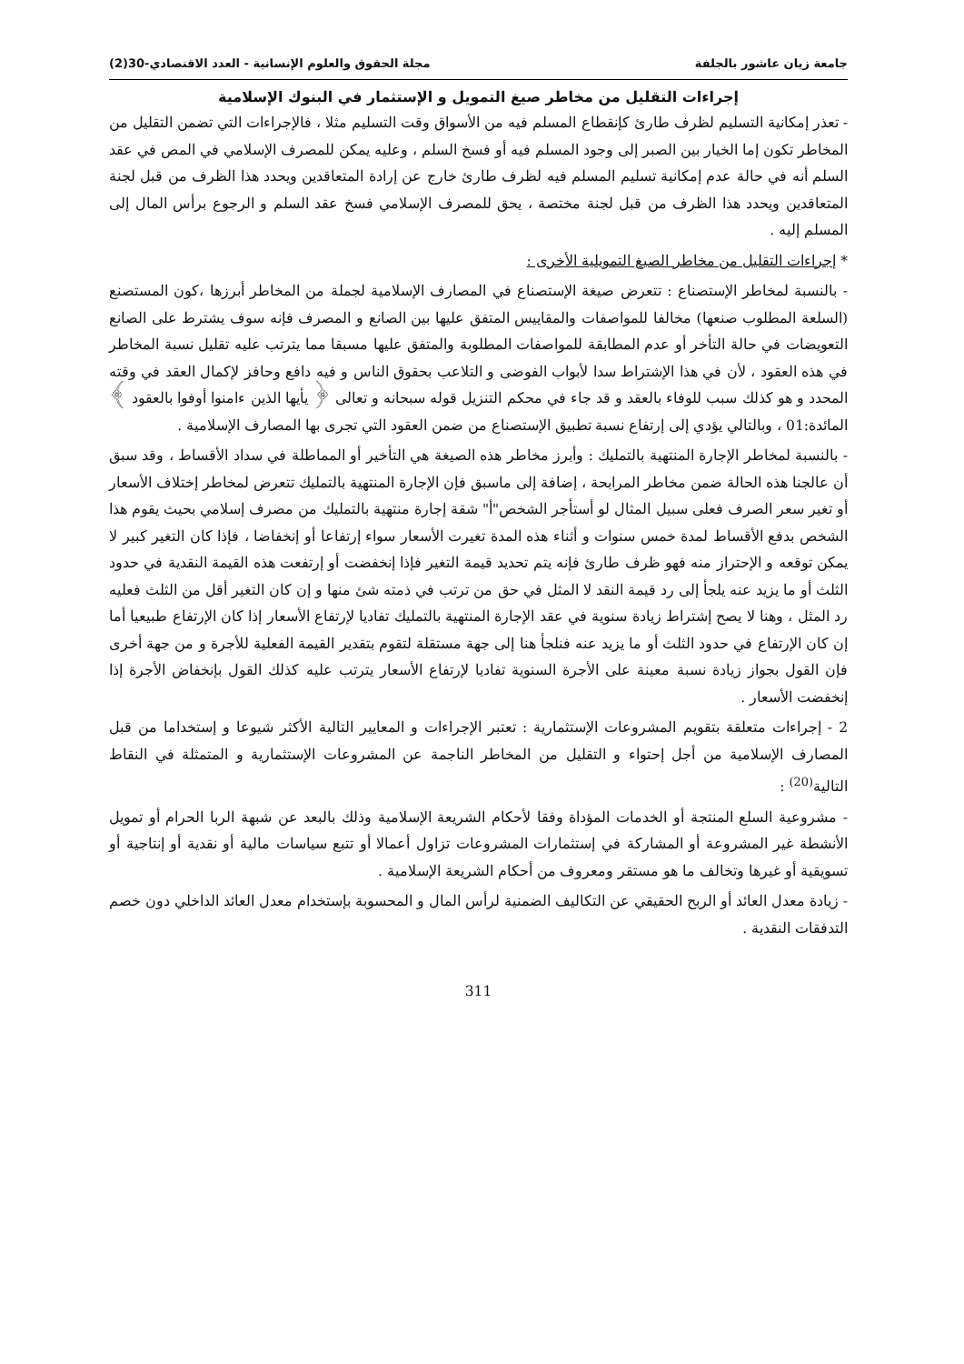جامعة زيان عاشور بالجلفة مجلة الحقوق والعلوم الإنسانية - العدد الاقتصادي-30(2)
إجراءات التقليل من مخاطر صيغ التمويل و الإستثمار في البنوك الإسلامية
- تعذر إمكانية التسليم لظرف طارئ كإنقطاع المسلم فيه من الأسواق وقت التسليم مثلا ، فالإجراءات التي تضمن التقليل من المخاطر تكون إما الخيار بين الصبر إلى وجود المسلم فيه أو فسخ السلم ، وعليه يمكن للمصرف الإسلامي في المص في عقد السلم أنه في حالة عدم إمكانية تسليم المسلم فيه لظرف طارئ خارج عن إرادة المتعاقدين ويحدد هذا الظرف من قبل لجنة المتعاقدين ويحدد هذا الظرف من قبل لجنة مختصة ، يحق للمصرف الإسلامي فسخ عقد السلم و الرجوع برأس المال إلى المسلم إليه .
* إجراءات التقليل من مخاطر الصيغ التمويلية الأخرى :
- بالنسبة لمخاطر الإستصناع : تتعرض صيغة الإستصناع في المصارف الإسلامية لجملة من المخاطر أبرزها ،كون المستصنع (السلعة المطلوب صنعها) مخالفا للمواصفات والمقاييس المتفق عليها بين الصانع و المصرف فإنه سوف يشترط على الصانع التعويضات في حالة التأخر أو عدم المطابقة للمواصفات المطلوبة والمتفق عليها مسبقا مما يترتب عليه تقليل نسبة المخاطر في هذه العقود ، لأن في هذا الإشتراط سدا لأبواب الفوضى و التلاعب بحقوق الناس و فيه دافع وحافز لإكمال العقد في وقته المحدد و هو كذلك سبب للوفاء بالعقد و قد جاء في محكم التنزيل قوله سبحانه و تعالى ﴿ يأيها الذين ءامنوا أوفوا بالعقود ﴾المائدة:01 ، وبالتالي يؤدي إلى إرتفاع نسبة تطبيق الإستصناع من ضمن العقود التي تجرى بها المصارف الإسلامية .
- بالنسبة لمخاطر الإجارة المنتهية بالتمليك : وأبرز مخاطر هذه الصيغة هي التأخير أو المماطلة في سداد الأقساط ، وقد سبق أن عالجنا هذه الحالة ضمن مخاطر المرابحة ، إضافة إلى ماسبق فإن الإجارة المنتهية بالتمليك تتعرض لمخاطر إختلاف الأسعار أو تغير سعر الصرف فعلى سبيل المثال لو أستأجر الشخص"أ" شقة إجارة منتهية بالتمليك من مصرف إسلامي بحيث يقوم هذا الشخص بدفع الأقساط لمدة خمس سنوات و أثناء هذه المدة تغيرت الأسعار سواء إرتفاعا أو إنخفاضا ، فإذا كان التغير كبير لا يمكن توقعه و الإحتراز منه فهو ظرف طارئ فإنه يتم تحديد قيمة التغير فإذا إنخفضت أو إرتفعت هذه القيمة النقدية في حدود الثلث أو ما يزيد عنه يلجأ إلى رد قيمة النقد لا المثل في حق من ترتب في ذمته شئ منها و إن كان التغير أقل من الثلث فعليه رد المثل ، وهنا لا يصح إشتراط زيادة سنوية في عقد الإجارة المنتهية بالتمليك تفاديا لإرتفاع الأسعار إذا كان الإرتفاع طبيعيا أما إن كان الإرتفاع في حدود الثلث أو ما يزيد عنه فنلجأ هنا إلى جهة مستقلة لتقوم بتقدير القيمة الفعلية للأجرة و من جهة أخرى فإن القول بجواز زيادة نسبة معينة على الأجرة السنوية تفاديا لإرتفاع الأسعار يترتب عليه كذلك القول بإنخفاض الأجرة إذا إنخفضت الأسعار .
2 - إجراءات متعلقة بتقويم المشروعات الإستثمارية : تعتبر الإجراءات و المعايير التالية الأكثر شيوعا و إستخداما من قبل المصارف الإسلامية من أجل إحتواء و التقليل من المخاطر الناجمة عن المشروعات الإستثمارية و المتمثلة في النقاط التالية<sup>(20)</sup> :
- مشروعية السلع المنتجة أو الخدمات المؤداة وفقا لأحكام الشريعة الإسلامية وذلك بالبعد عن شبهة الربا الحرام أو تمويل الأنشطة غير المشروعة أو المشاركة في إستثمارات المشروعات تزاول أعمالا أو تتبع سياسات مالية أو نقدية أو إنتاجية أو تسويقية أو غيرها وتخالف ما هو مستقر ومعروف من أحكام الشريعة الإسلامية .
- زيادة معدل العائد أو الربح الحقيقي عن التكاليف الضمنية لرأس المال و المحسوبة بإستخدام معدل العائد الداخلي دون خصم التدفقات النقدية .
311